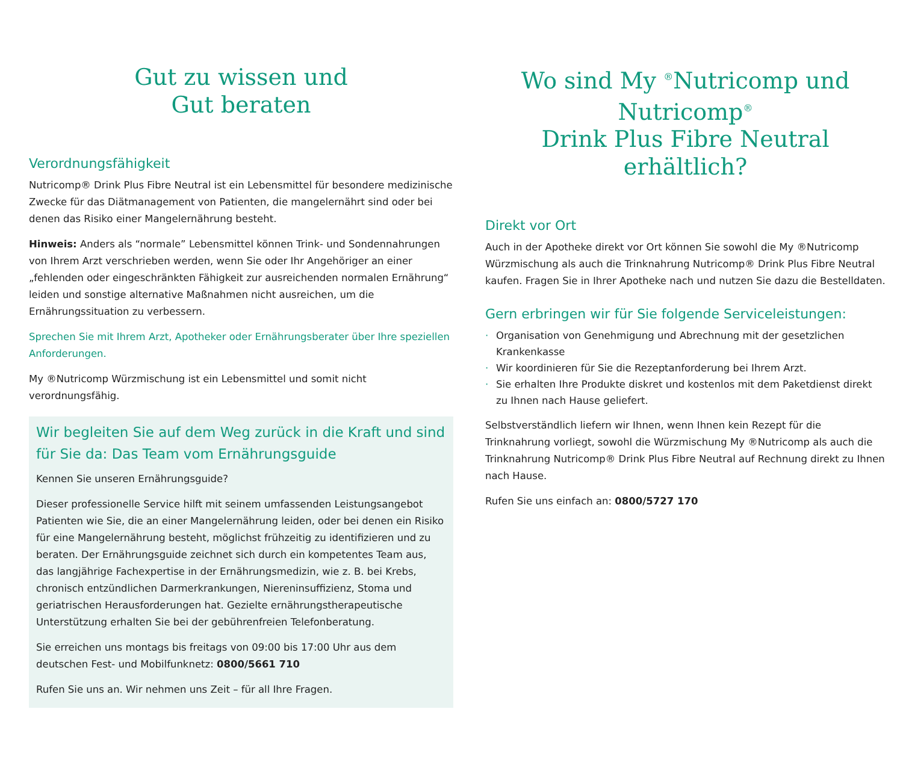Gut zu wissen und
Gut beraten
Verordnungsfähigkeit
Nutricomp® Drink Plus Fibre Neutral ist ein Lebensmittel für besondere medizinische Zwecke für das Diätmanagement von Patienten, die mangelernährt sind oder bei denen das Risiko einer Mangelernährung besteht.
Hinweis: Anders als “normale” Lebensmittel können Trink- und Sondennahrungen von Ihrem Arzt verschrieben werden, wenn Sie oder Ihr Angehöriger an einer „fehlenden oder eingeschränkten Fähigkeit zur ausreichenden normalen Ernährung“ leiden und sonstige alternative Maßnahmen nicht ausreichen, um die Ernährungssituation zu verbessern.
Sprechen Sie mit Ihrem Arzt, Apotheker oder Ernährungsberater über Ihre speziellen Anforderungen.
My ®Nutricomp Würzmischung ist ein Lebensmittel und somit nicht verordnungsfähig.
Wir begleiten Sie auf dem Weg zurück in die Kraft und sind für Sie da: Das Team vom Ernährungsguide
Kennen Sie unseren Ernährungsguide?
Dieser professionelle Service hilft mit seinem umfassenden Leistungsangebot Patienten wie Sie, die an einer Mangelernährung leiden, oder bei denen ein Risiko für eine Mangelernährung besteht, möglichst frühzeitig zu identifizieren und zu beraten. Der Ernährungsguide zeichnet sich durch ein kompetentes Team aus, das langjährige Fachexpertise in der Ernährungsmedizin, wie z. B. bei Krebs, chronisch entzündlichen Darmerkrankungen, Niereninsuffizienz, Stoma und geriatrischen Herausforderungen hat. Gezielte ernährungstherapeutische Unterstützung erhalten Sie bei der gebührenfreien Telefonberatung.
Sie erreichen uns montags bis freitags von 09:00 bis 17:00 Uhr aus dem deutschen Fest- und Mobilfunknetz: 0800/5661 710
Rufen Sie uns an. Wir nehmen uns Zeit – für all Ihre Fragen.
Wo sind My <sup>®</sup>Nutricomp und Nutricomp<sup>®</sup>
Drink Plus Fibre Neutral erhältlich?
Direkt vor Ort
Auch in der Apotheke direkt vor Ort können Sie sowohl die My ®Nutricomp Würzmischung als auch die Trinknahrung Nutricomp® Drink Plus Fibre Neutral kaufen. Fragen Sie in Ihrer Apotheke nach und nutzen Sie dazu die Bestelldaten.
Gern erbringen wir für Sie folgende Serviceleistungen:
· Organisation von Genehmigung und Abrechnung mit der gesetzlichen Krankenkasse
· Wir koordinieren für Sie die Rezeptanforderung bei Ihrem Arzt.
· Sie erhalten Ihre Produkte diskret und kostenlos mit dem Paketdienst direkt zu Ihnen nach Hause geliefert.
Selbstverständlich liefern wir Ihnen, wenn Ihnen kein Rezept für die Trinknahrung vorliegt, sowohl die Würzmischung My ®Nutricomp als auch die Trinknahrung Nutricomp® Drink Plus Fibre Neutral auf Rechnung direkt zu Ihnen nach Hause.
Rufen Sie uns einfach an: 0800/5727 170